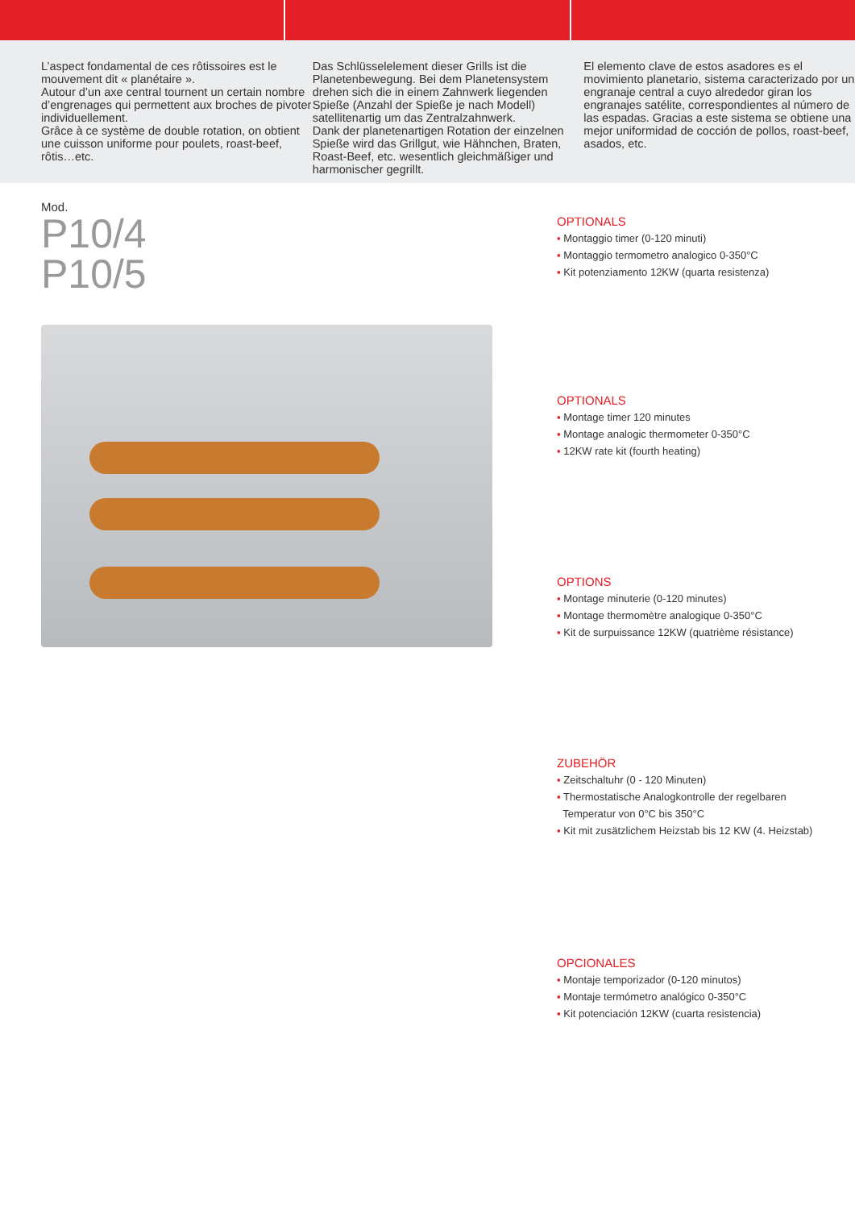L’aspect fondamental de ces rôtissoires est le mouvement dit « planétaire ».
Autour d’un axe central tournent un certain nombre d’engrenages qui permettent aux broches de pivoter individuellement.
Grâce à ce système de double rotation, on obtient une cuisson uniforme pour poulets, roast-beef, rôtis…etc.
Das Schlüsselelement dieser Grills ist die Planetenbewegung. Bei dem Planetensystem drehen sich die in einem Zahnwerk liegenden Spieße (Anzahl der Spieße je nach Modell) satellitenartig um das Zentralzahnwerk.
Dank der planetenartigen Rotation der einzelnen Spieße wird das Grillgut, wie Hähnchen, Braten, Roast-Beef, etc. wesentlich gleichmäßiger und harmonischer gegrillt.
El elemento clave de estos asadores es el movimiento planetario, sistema caracterizado por un engranaje central a cuyo alrededor giran los engranajes satélite, correspondientes al número de las espadas. Gracias a este sistema se obtiene una mejor uniformidad de cocción de pollos, roast-beef, asados, etc.
Mod.
P10/4
P10/5
OPTIONALS
▪ Montaggio timer (0-120 minuti)
▪ Montaggio termometro analogico 0-350°C
▪ Kit potenziamento 12KW (quarta resistenza)
OPTIONALS
▪ Montage timer 120 minutes
▪ Montage analogic thermometer 0-350°C
▪ 12KW rate kit (fourth heating)
OPTIONS
▪ Montage minuterie (0-120 minutes)
▪ Montage thermomètre analogique 0-350°C
▪ Kit de surpuissance 12KW (quatrième résistance)
ZUBEHÖR
▪ Zeitschaltuhr (0 - 120 Minuten)
▪ Thermostatische Analogkontrolle der regelbaren
Temperatur von 0°C bis 350°C
▪ Kit mit zusätzlichem Heizstab bis 12 KW (4. Heizstab)
OPCIONALES
▪ Montaje temporizador (0-120 minutos)
▪ Montaje termómetro analógico 0-350°C
▪ Kit potenciación 12KW (cuarta resistencia)